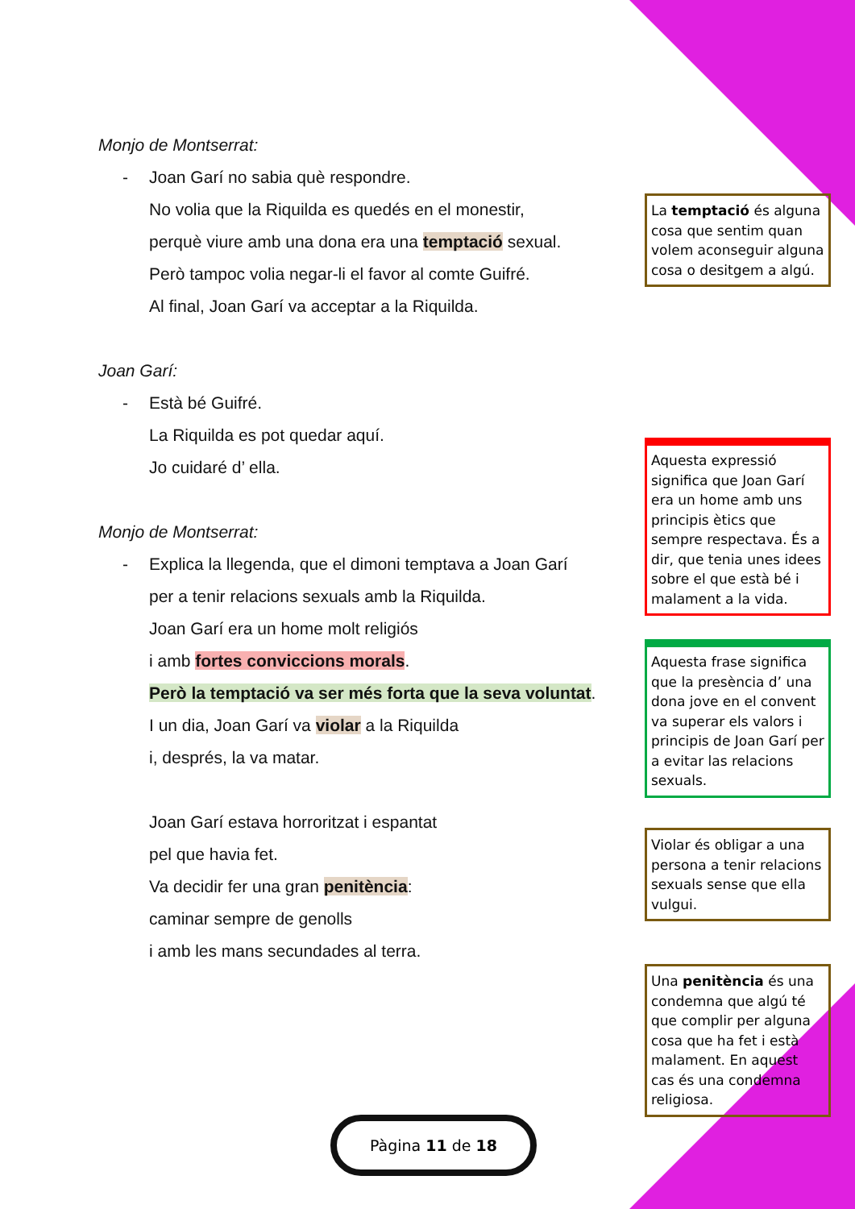Monjo de Montserrat:
- Joan Garí no sabia què respondre.
No volia que la Riquilda es quedés en el monestir,
perquè viure amb una dona era una temptació sexual.
Però tampoc volia negar-li el favor al comte Guifré.
Al final, Joan Garí va acceptar a la Riquilda.
Joan Garí:
- Està bé Guifré.
La Riquilda es pot quedar aquí.
Jo cuidaré d’ ella.
Monjo de Montserrat:
- Explica la llegenda, que el dimoni temptava a Joan Garí
per a tenir relacions sexuals amb la Riquilda.
Joan Garí era un home molt religiós
i amb fortes conviccions morals.
Però la temptació va ser més forta que la seva voluntat.
I un dia, Joan Garí va violar a la Riquilda
i, després, la va matar.
Joan Garí estava horroritzat i espantat
pel que havia fet.
Va decidir fer una gran penitència:
caminar sempre de genolls
i amb les mans secundades al terra.
La temptació és alguna cosa que sentim quan volem aconseguir alguna cosa o desitgem a algú.
Aquesta expressió significa que Joan Garí era un home amb uns principis ètics que sempre respectava. És a dir, que tenia unes idees sobre el que està bé i malament a la vida.
Aquesta frase significa que la presència d’ una dona jove en el convent va superar els valors i principis de Joan Garí per a evitar las relacions sexuals.
Violar és obligar a una persona a tenir relacions sexuals sense que ella vulgui.
Una penitència és una condemna que algú té que complir per alguna cosa que ha fet i està malament. En aquest cas és una condemna religiosa.
Pàgina 11 de 18